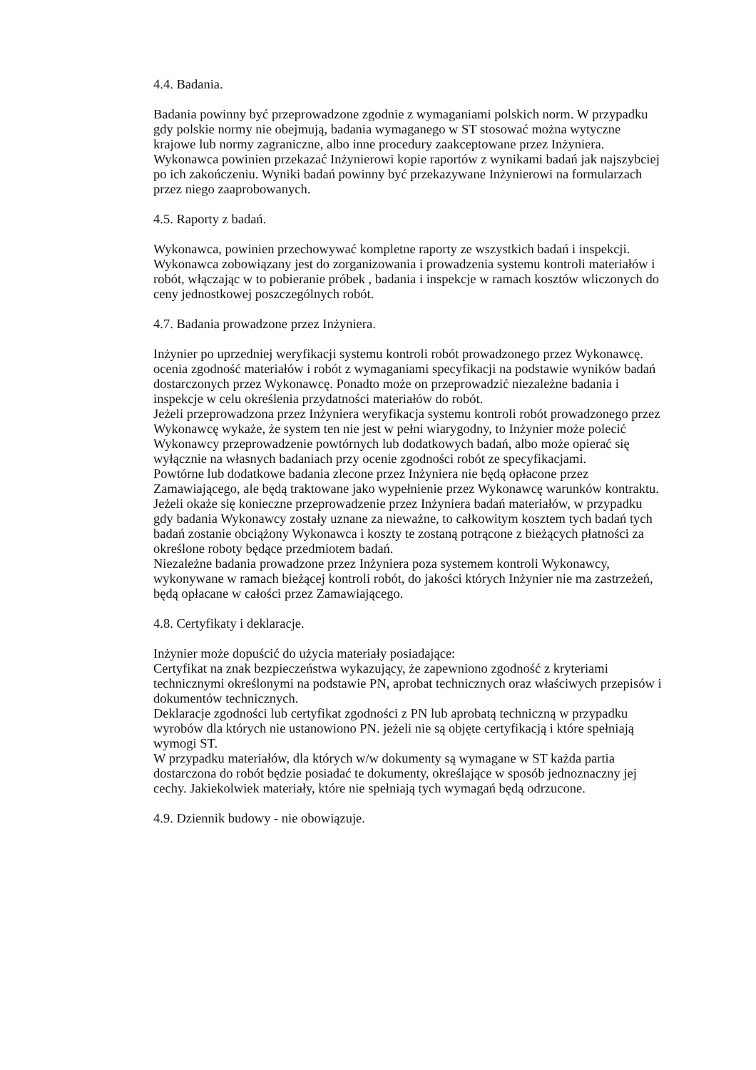4.4. Badania.
Badania powinny być przeprowadzone zgodnie z wymaganiami polskich norm. W przypadku gdy polskie normy nie obejmują, badania wymaganego w ST stosować można wytyczne krajowe lub normy zagraniczne, albo inne procedury zaakceptowane przez Inżyniera. Wykonawca powinien przekazać Inżynierowi kopie raportów z wynikami badań jak najszybciej po ich zakończeniu. Wyniki badań powinny być przekazywane Inżynierowi na formularzach przez niego zaaprobowanych.
4.5. Raporty z badań.
Wykonawca, powinien przechowywać kompletne raporty ze wszystkich badań i inspekcji. Wykonawca zobowiązany jest do zorganizowania i prowadzenia systemu kontroli materiałów i robót, włączając w to pobieranie próbek , badania i inspekcje w ramach kosztów wliczonych do ceny jednostkowej poszczególnych robót.
4.7. Badania prowadzone przez Inżyniera.
Inżynier po uprzedniej weryfikacji systemu kontroli robót prowadzonego przez Wykonawcę.
ocenia zgodność materiałów i robót z wymaganiami specyfikacji na podstawie wyników badań dostarczonych przez Wykonawcę. Ponadto może on przeprowadzić niezależne badania i inspekcje w celu określenia przydatności materiałów do robót.
Jeżeli przeprowadzona przez Inżyniera weryfikacja systemu kontroli robót prowadzonego przez Wykonawcę wykaże, że system ten nie jest w pełni wiarygodny, to Inżynier może polecić Wykonawcy przeprowadzenie powtórnych lub dodatkowych badań, albo może opierać się wyłącznie na własnych badaniach przy ocenie zgodności robót ze specyfikacjami.
Powtórne lub dodatkowe badania zlecone przez Inżyniera nie będą opłacone przez Zamawiającego, ale będą traktowane jako wypełnienie przez Wykonawcę warunków kontraktu.
Jeżeli okaże się konieczne przeprowadzenie przez Inżyniera badań materiałów, w przypadku gdy badania Wykonawcy zostały uznane za nieważne, to całkowitym kosztem tych badań tych badań zostanie obciążony Wykonawca i koszty te zostaną potrącone z bieżących płatności za określone roboty będące przedmiotem badań.
Niezależne badania prowadzone przez Inżyniera poza systemem kontroli Wykonawcy, wykonywane w ramach bieżącej kontroli robót, do jakości których Inżynier nie ma zastrzeżeń, będą opłacane w całości przez Zamawiającego.
4.8. Certyfikaty i deklaracje.
Inżynier może dopuścić do użycia materiały posiadające:
Certyfikat na znak bezpieczeństwa wykazujący, że zapewniono zgodność z kryteriami technicznymi określonymi na podstawie PN, aprobat technicznych oraz właściwych przepisów i dokumentów technicznych.
Deklaracje zgodności lub certyfikat zgodności z PN lub aprobatą techniczną w przypadku wyrobów dla których nie ustanowiono PN. jeżeli nie są objęte certyfikacją i które spełniają wymogi ST.
W przypadku materiałów, dla których w/w dokumenty są wymagane w ST każda partia dostarczona do robót będzie posiadać te dokumenty, określające w sposób jednoznaczny jej cechy. Jakiekolwiek materiały, które nie spełniają tych wymagań będą odrzucone.
4.9. Dziennik budowy - nie obowiązuje.